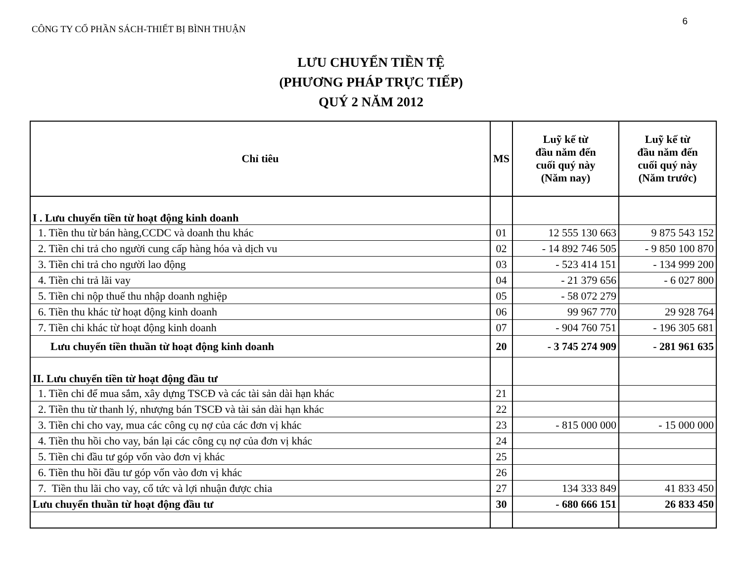6
CÔNG TY CỔ PHẦN SÁCH-THIẾT BỊ BÌNH THUẬN
LƯU CHUYỂN TIỀN TỆ
(PHƯƠNG PHÁP TRỰC TIẾP)
QUÝ 2 NĂM 2012
| Chỉ tiêu | MS | Luỹ kế từ đầu năm đến cuối quý này (Năm nay) | Luỹ kế từ đầu năm đến cuối quý này (Năm trước) |
| --- | --- | --- | --- |
| I . Lưu chuyển tiền từ hoạt động kinh doanh | | | |
| 1. Tiền thu từ bán hàng,CCDC và doanh thu khác | 01 | 12 555 130 663 | 9 875 543 152 |
| 2. Tiền chi trả cho người cung cấp hàng hóa và dịch vu | 02 | - 14 892 746 505 | - 9 850 100 870 |
| 3. Tiền chi trả cho người lao động | 03 | - 523 414 151 | - 134 999 200 |
| 4. Tiền chi trả lãi vay | 04 | - 21 379 656 | - 6 027 800 |
| 5. Tiền chi nộp thuế thu nhập doanh nghiệp | 05 | - 58 072 279 | |
| 6. Tiền thu khác từ hoạt động kinh doanh | 06 | 99 967 770 | 29 928 764 |
| 7. Tiền chi khác từ hoạt động kinh doanh | 07 | - 904 760 751 | - 196 305 681 |
| Lưu chuyển tiền thuần từ hoạt động kinh doanh | 20 | - 3 745 274 909 | - 281 961 635 |
| II. Lưu chuyển tiền từ hoạt động đầu tư | | | |
| 1. Tiền chi để mua sắm, xây dựng TSCĐ và các tài sản dài hạn khác | 21 | | |
| 2. Tiền thu từ thanh lý, nhượng bán TSCĐ và tài sản dài hạn khác | 22 | | |
| 3. Tiền chi cho vay, mua các công cụ nợ của các đơn vị khác | 23 | - 815 000 000 | - 15 000 000 |
| 4. Tiền thu hồi cho vay, bán lại các công cụ nợ của đơn vị khác | 24 | | |
| 5. Tiền chi đầu tư góp vốn vào đơn vị khác | 25 | | |
| 6. Tiền thu hồi đầu tư góp vốn vào đơn vị khác | 26 | | |
| 7. Tiền thu lãi cho vay, cổ tức và lợi nhuận được chia | 27 | 134 333 849 | 41 833 450 |
| Lưu chuyển thuần từ hoạt động đầu tư | 30 | - 680 666 151 | 26 833 450 |